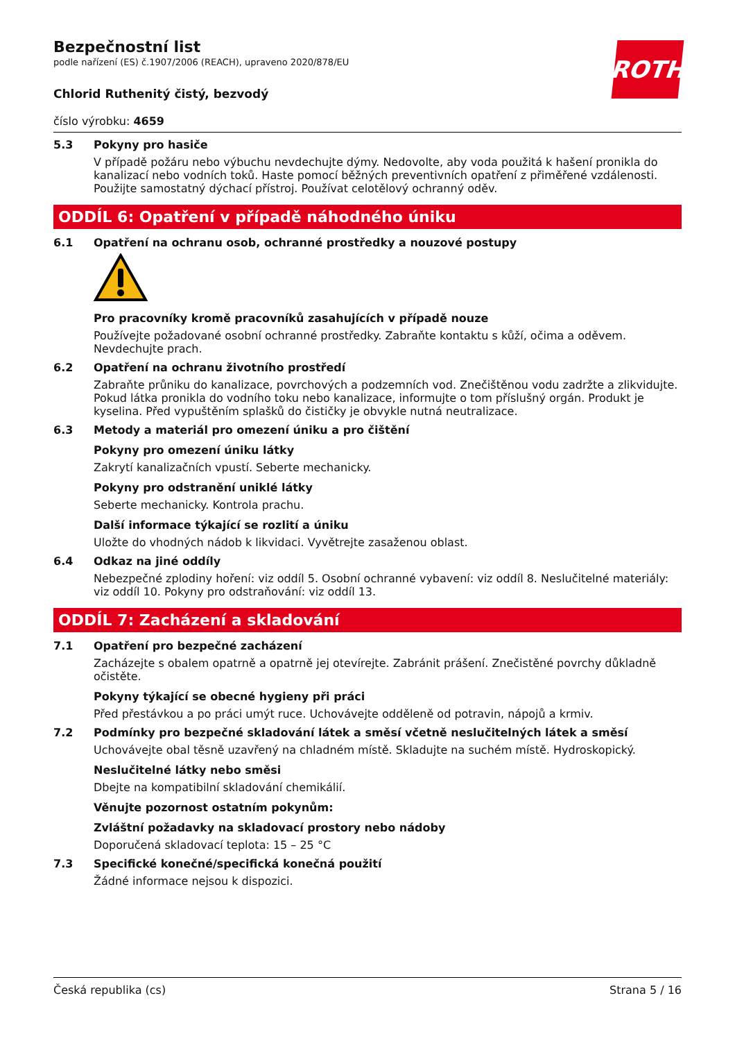ROTH
Bezpečnostní list
podle nařízení (ES) č.1907/2006 (REACH), upraveno 2020/878/EU
Chlorid Ruthenitý čistý, bezvodý
číslo výrobku: 4659
5.3 Pokyny pro hasiče
V případě požáru nebo výbuchu nevdechujte dýmy. Nedovolte, aby voda použitá k hašení pronikla do kanalizací nebo vodních toků. Haste pomocí běžných preventivních opatření z přiměřené vzdálenosti. Použijte samostatný dýchací přístroj. Používat celotělový ochranný oděv.
ODDÍL 6: Opatření v případě náhodného úniku
6.1 Opatření na ochranu osob, ochranné prostředky a nouzové postupy
Pro pracovníky kromě pracovníků zasahujících v případě nouze
Používejte požadované osobní ochranné prostředky. Zabraňte kontaktu s kůží, očima a oděvem. Nevdechujte prach.
6.2 Opatření na ochranu životního prostředí
Zabraňte průniku do kanalizace, povrchových a podzemních vod. Znečištěnou vodu zadržte a zlikvidujte. Pokud látka pronikla do vodního toku nebo kanalizace, informujte o tom příslušný orgán. Produkt je kyselina. Před vypuštěním splašků do čističky je obvykle nutná neutralizace.
6.3 Metody a materiál pro omezení úniku a pro čištění
Pokyny pro omezení úniku látky
Zakrytí kanalizačních vpustí. Seberte mechanicky.
Pokyny pro odstranění uniklé látky
Seberte mechanicky. Kontrola prachu.
Další informace týkající se rozlití a úniku
Uložte do vhodných nádob k likvidaci. Vyvětrejte zasaženou oblast.
6.4 Odkaz na jiné oddíly
Nebezpečné zplodiny hoření: viz oddíl 5. Osobní ochranné vybavení: viz oddíl 8. Neslučitelné materiály: viz oddíl 10. Pokyny pro odstraňování: viz oddíl 13.
ODDÍL 7: Zacházení a skladování
7.1 Opatření pro bezpečné zacházení
Zacházejte s obalem opatrně a opatrně jej otevírejte. Zabránit prášení. Znečistěné povrchy důkladně očistěte.
Pokyny týkající se obecné hygieny při práci
Před přestávkou a po práci umýt ruce. Uchovávejte odděleně od potravin, nápojů a krmiv.
7.2 Podmínky pro bezpečné skladování látek a směsí včetně neslučitelných látek a směsí
Uchovávejte obal těsně uzavřený na chladném místě. Skladujte na suchém místě. Hydroskopický.
Neslučitelné látky nebo směsi
Dbejte na kompatibilní skladování chemikálií.
Věnujte pozornost ostatním pokynům:
Zvláštní požadavky na skladovací prostory nebo nádoby
Doporučená skladovací teplota: 15 – 25 °C
7.3 Specifické konečné/specifická konečná použití
Žádné informace nejsou k dispozici.
Česká republika (cs) Strana 5 / 16